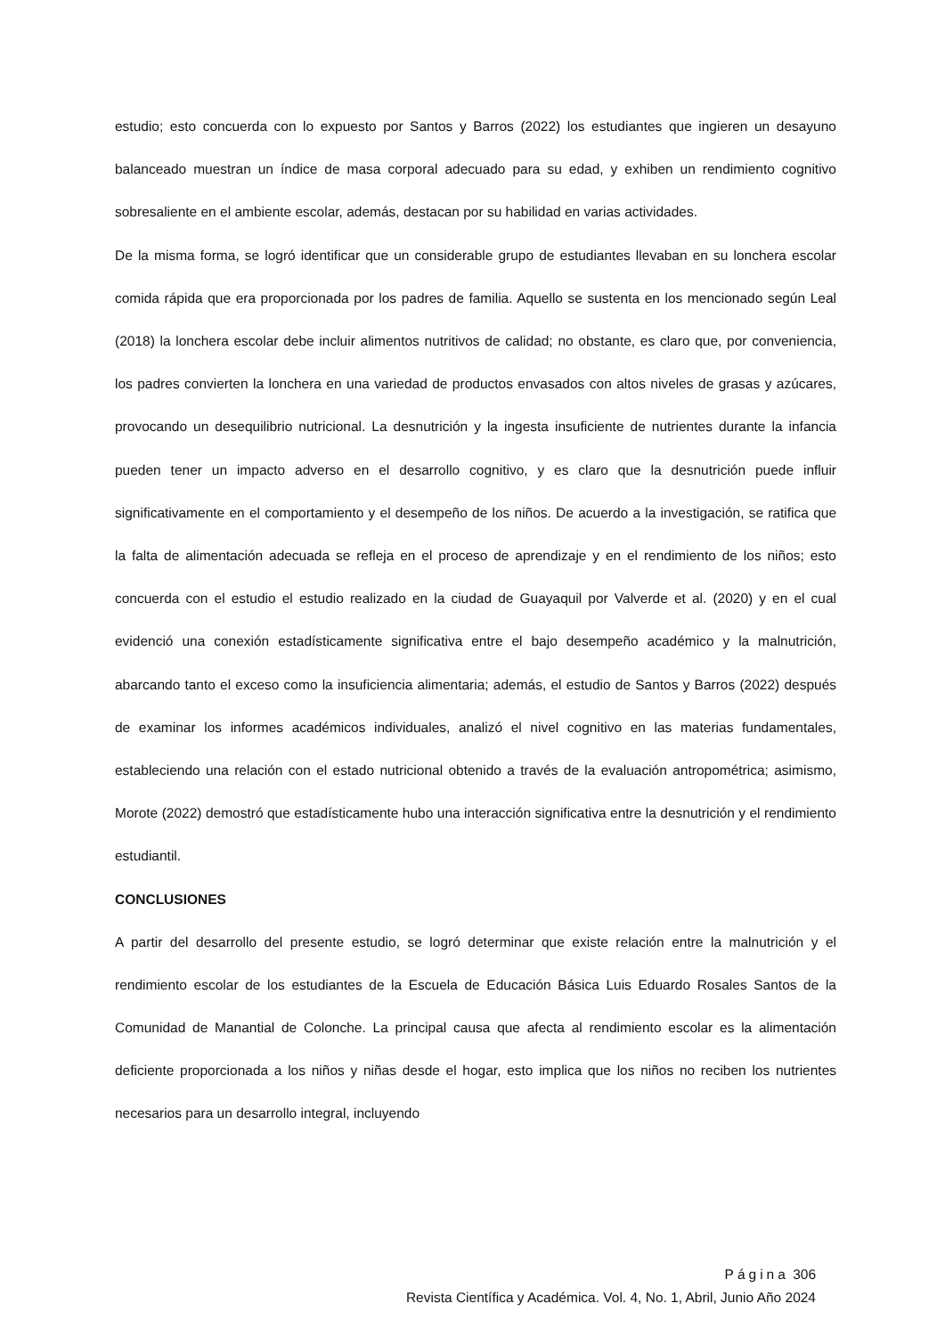estudio; esto concuerda con lo expuesto por Santos y Barros (2022) los estudiantes que ingieren un desayuno balanceado muestran un índice de masa corporal adecuado para su edad, y exhiben un rendimiento cognitivo sobresaliente en el ambiente escolar, además, destacan por su habilidad en varias actividades.
De la misma forma, se logró identificar que un considerable grupo de estudiantes llevaban en su lonchera escolar comida rápida que era proporcionada por los padres de familia. Aquello se sustenta en los mencionado según Leal (2018) la lonchera escolar debe incluir alimentos nutritivos de calidad; no obstante, es claro que, por conveniencia, los padres convierten la lonchera en una variedad de productos envasados con altos niveles de grasas y azúcares, provocando un desequilibrio nutricional. La desnutrición y la ingesta insuficiente de nutrientes durante la infancia pueden tener un impacto adverso en el desarrollo cognitivo, y es claro que la desnutrición puede influir significativamente en el comportamiento y el desempeño de los niños. De acuerdo a la investigación, se ratifica que la falta de alimentación adecuada se refleja en el proceso de aprendizaje y en el rendimiento de los niños; esto concuerda con el estudio el estudio realizado en la ciudad de Guayaquil por Valverde et al. (2020) y en el cual evidenció una conexión estadísticamente significativa entre el bajo desempeño académico y la malnutrición, abarcando tanto el exceso como la insuficiencia alimentaria; además, el estudio de Santos y Barros (2022) después de examinar los informes académicos individuales, analizó el nivel cognitivo en las materias fundamentales, estableciendo una relación con el estado nutricional obtenido a través de la evaluación antropométrica; asimismo, Morote (2022) demostró que estadísticamente hubo una interacción significativa entre la desnutrición y el rendimiento estudiantil.
CONCLUSIONES
A partir del desarrollo del presente estudio, se logró determinar que existe relación entre la malnutrición y el rendimiento escolar de los estudiantes de la Escuela de Educación Básica Luis Eduardo Rosales Santos de la Comunidad de Manantial de Colonche. La principal causa que afecta al rendimiento escolar es la alimentación deficiente proporcionada a los niños y niñas desde el hogar, esto implica que los niños no reciben los nutrientes necesarios para un desarrollo integral, incluyendo
Página 306
Revista Científica y Académica. Vol. 4, No. 1, Abril, Junio Año 2024